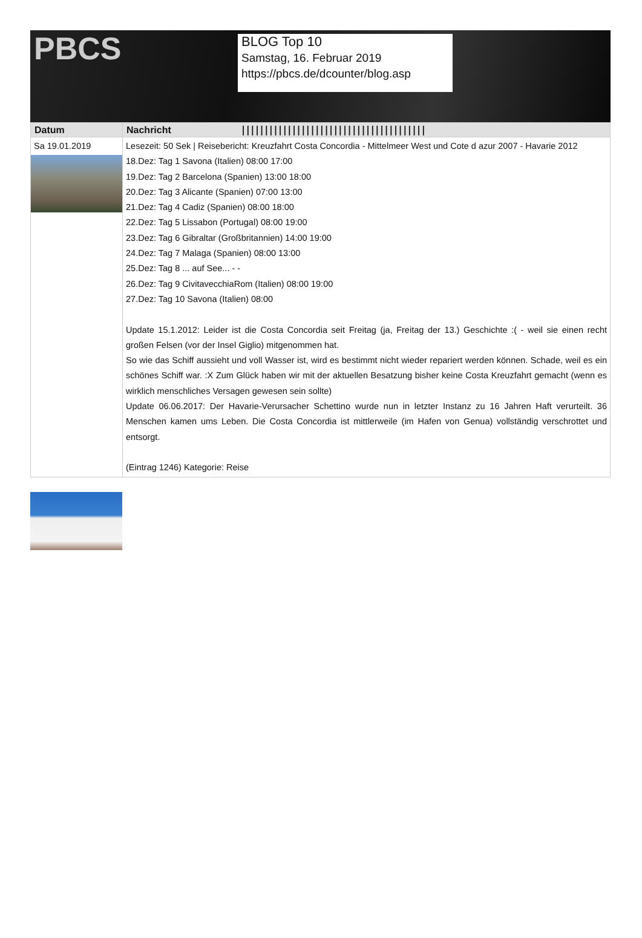PBCS
BLOG Top 10
Samstag, 16. Februar 2019
https://pbcs.de/dcounter/blog.asp
| Datum | Nachricht //////////////////////////////////////// |
| --- | --- |
| Sa 19.01.2019 | Lesezeit: 50 Sek / Reisebericht: Kreuzfahrt Costa Concordia - Mittelmeer West und Cote d azur 2007 - Havarie 2012 18.Dez: Tag 1 Savona (Italien) 08:00 17:00 19.Dez: Tag 2 Barcelona (Spanien) 13:00 18:00 20.Dez: Tag 3 Alicante (Spanien) 07:00 13:00 21.Dez: Tag 4 Cadiz (Spanien) 08:00 18:00 22.Dez: Tag 5 Lissabon (Portugal) 08:00 19:00 23.Dez: Tag 6 Gibraltar (Großbritannien) 14:00 19:00 24.Dez: Tag 7 Malaga (Spanien) 08:00 13:00 25.Dez: Tag 8 ... auf See... - - 26.Dez: Tag 9 CivitavecchiaRom (Italien) 08:00 19:00 27.Dez: Tag 10 Savona (Italien) 08:00 Update 15.1.2012: Leider ist die Costa Concordia seit Freitag (ja, Freitag der 13.) Geschichte :( - weil sie einen recht großen Felsen (vor der Insel Giglio) mitgenommen hat. So wie das Schiff aussieht und voll Wasser ist, wird es bestimmt nicht wieder repariert werden können. Schade, weil es ein schönes Schiff war. :X Zum Glück haben wir mit der aktuellen Besatzung bisher keine Costa Kreuzfahrt gemacht (wenn es wirklich menschliches Versagen gewesen sein sollte) Update 06.06.2017: Der Havarie-Verursacher Schettino wurde nun in letzter Instanz zu 16 Jahren Haft verurteilt. 36 Menschen kamen ums Leben. Die Costa Concordia ist mittlerweile (im Hafen von Genua) vollständig verschrottet und entsorgt. (Eintrag 1246) Kategorie: Reise |